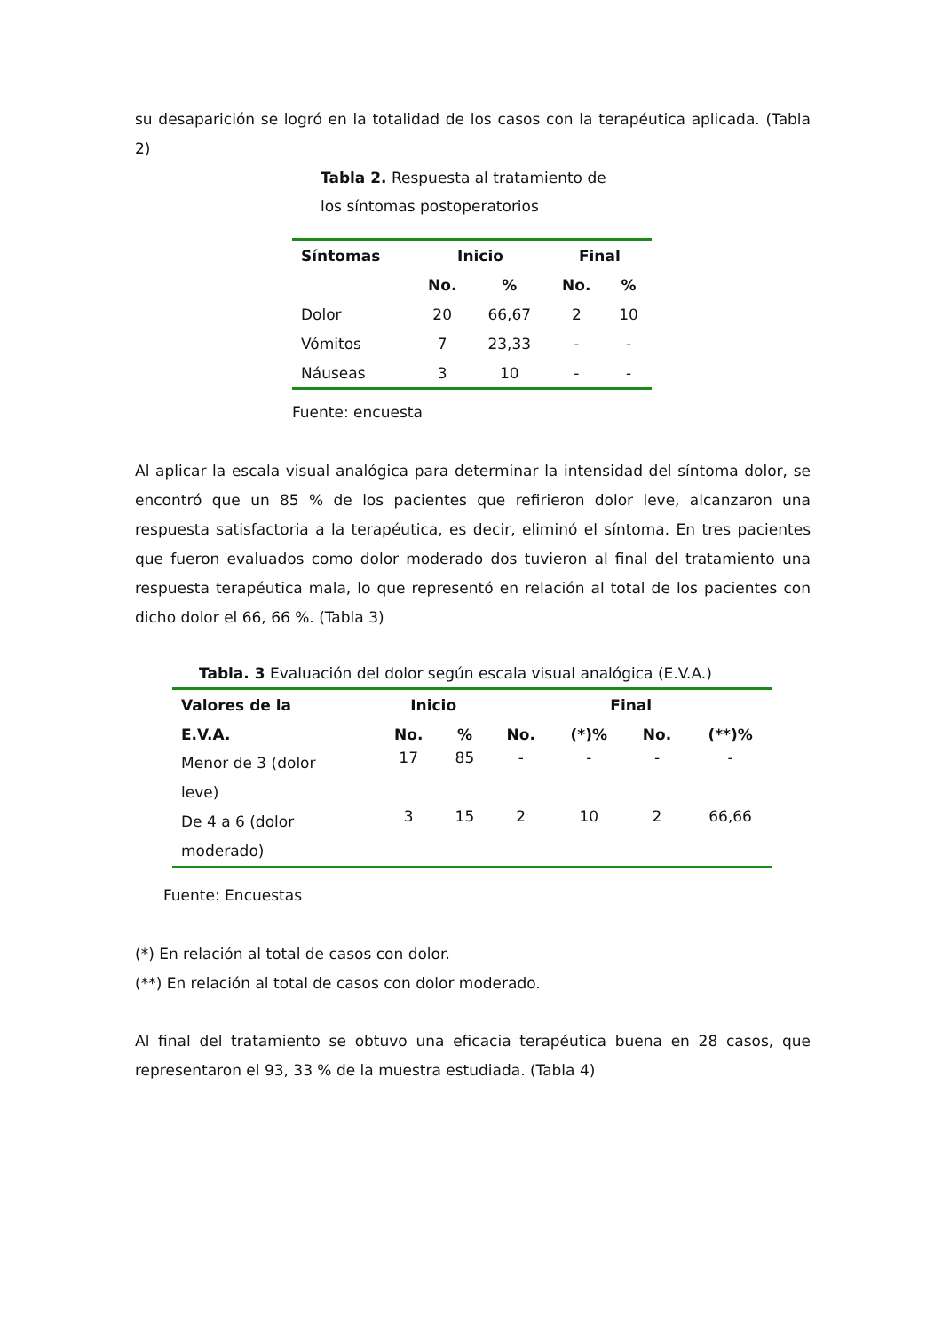su desaparición se logró en la totalidad de los casos con la terapéutica aplicada. (Tabla 2)
Tabla 2. Respuesta al tratamiento de
los síntomas postoperatorios
| Síntomas | Inicio | | Final | |
| --- | --- | --- | --- | --- |
| | No. | % | No. | % |
| Dolor | 20 | 66,67 | 2 | 10 |
| Vómitos | 7 | 23,33 | - | - |
| Náuseas | 3 | 10 | - | - |
Fuente: encuesta
Al aplicar la escala visual analógica para determinar la intensidad del síntoma dolor, se encontró que un 85 % de los pacientes que refirieron dolor leve, alcanzaron una respuesta satisfactoria a la terapéutica, es decir, eliminó el síntoma. En tres pacientes que fueron evaluados como dolor moderado dos tuvieron al final del tratamiento una respuesta terapéutica mala, lo que representó en relación al total de los pacientes con dicho dolor el 66, 66 %. (Tabla 3)
Tabla. 3 Evaluación del dolor según escala visual analógica (E.V.A.)
| Valores de la | Inicio | | Final | | | |
| --- | --- | --- | --- | --- | --- | --- |
| E.V.A. | No. | % | No. | (*)% | No. | (**)% |
| Menor de 3 (dolor leve) | 17 | 85 | - | - | - | - |
| De 4 a 6 (dolor moderado) | 3 | 15 | 2 | 10 | 2 | 66,66 |
Fuente: Encuestas
(*) En relación al total de casos con dolor.
(**) En relación al total de casos con dolor moderado.
Al final del tratamiento se obtuvo una eficacia terapéutica buena en 28 casos, que representaron el 93, 33 % de la muestra estudiada. (Tabla 4)